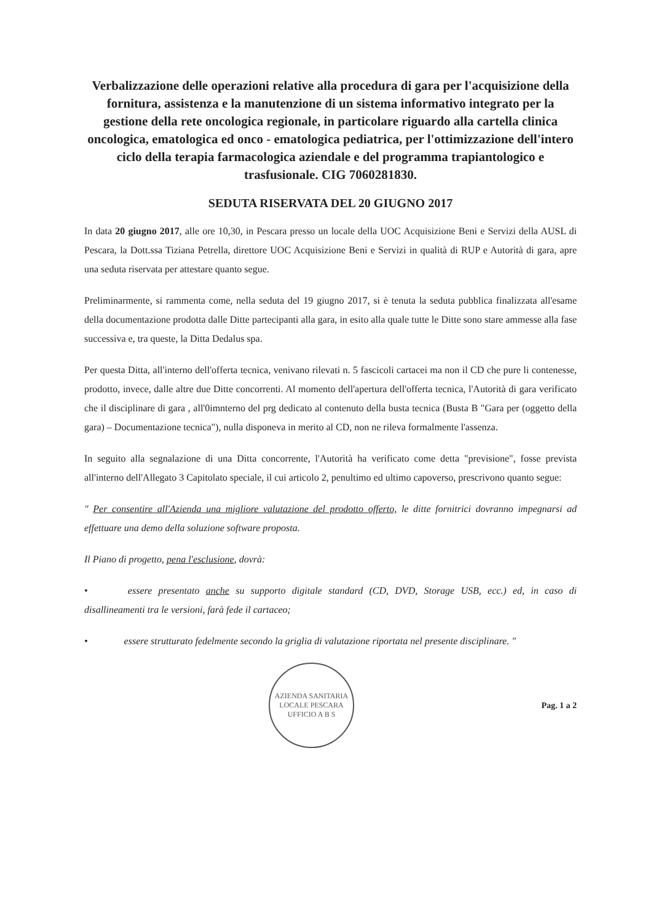Verbalizzazione delle operazioni relative alla procedura di gara per l'acquisizione della fornitura, assistenza e la manutenzione di un sistema informativo integrato per la gestione della rete oncologica regionale, in particolare riguardo alla cartella clinica oncologica, ematologica ed onco - ematologica pediatrica, per l'ottimizzazione dell'intero ciclo della terapia farmacologica aziendale e del programma trapiantologico e trasfusionale. CIG 7060281830.
SEDUTA RISERVATA DEL 20 GIUGNO 2017
In data 20 giugno 2017, alle ore 10,30, in Pescara presso un locale della UOC Acquisizione Beni e Servizi della AUSL di Pescara, la Dott.ssa Tiziana Petrella, direttore UOC Acquisizione Beni e Servizi in qualità di RUP e Autorità di gara, apre una seduta riservata per attestare quanto segue.
Preliminarmente, si rammenta come, nella seduta del 19 giugno 2017, si è tenuta la seduta pubblica finalizzata all'esame della documentazione prodotta dalle Ditte partecipanti alla gara, in esito alla quale tutte le Ditte sono stare ammesse alla fase successiva e, tra queste, la Ditta Dedalus spa.
Per questa Ditta, all'interno dell'offerta tecnica, venivano rilevati n. 5 fascicoli cartacei ma non il CD che pure li contenesse, prodotto, invece, dalle altre due Ditte concorrenti. Al momento dell'apertura dell'offerta tecnica, l'Autorità di gara verificato che il disciplinare di gara , all'0imnterno del prg dedicato al contenuto della busta tecnica (Busta B "Gara per (oggetto della gara) – Documentazione tecnica"), nulla disponeva in merito al CD, non ne rileva formalmente l'assenza.
In seguito alla segnalazione di una Ditta concorrente, l'Autorità ha verificato come detta "previsione", fosse prevista all'interno dell'Allegato 3 Capitolato speciale, il cui articolo 2, penultimo ed ultimo capoverso, prescrivono quanto segue:
" Per consentire all'Azienda una migliore valutazione del prodotto offerto, le ditte fornitrici dovranno impegnarsi ad effettuare una demo della soluzione software proposta.
Il Piano di progetto, pena l'esclusione, dovrà:
• essere presentato anche su supporto digitale standard (CD, DVD, Storage USB, ecc.) ed, in caso di disallineamenti tra le versioni, farà fede il cartaceo;
• essere strutturato fedelmente secondo la griglia di valutazione riportata nel presente disciplinare. "
AZIENDA SANITARIA LOCALE PESCARA
UFFICIO A B S
Pag. 1 a 2